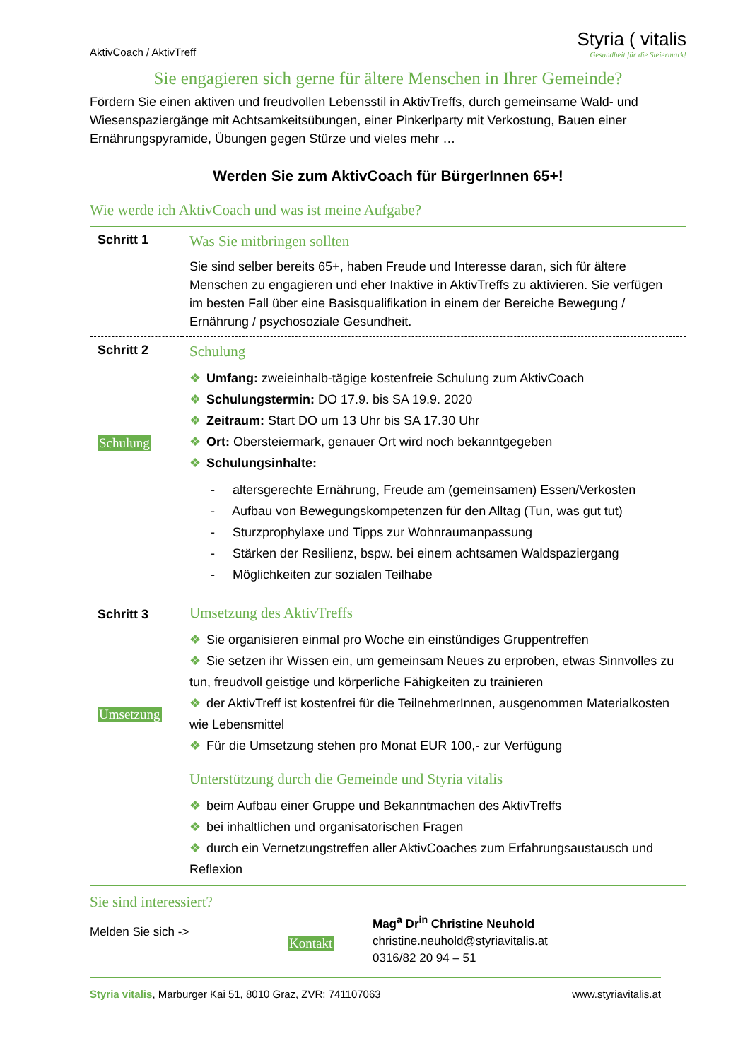AktivCoach / AktivTreff
Styria ( vitalis
Gesundheit für die Steiermark!
Sie engagieren sich gerne für ältere Menschen in Ihrer Gemeinde?
Fördern Sie einen aktiven und freudvollen Lebensstil in AktivTreffs, durch gemeinsame Wald- und Wiesenspaziergänge mit Achtsamkeitsübungen, einer Pinkerlparty mit Verkostung, Bauen einer Ernährungspyramide, Übungen gegen Stürze und vieles mehr …
Werden Sie zum AktivCoach für BürgerInnen 65+!
Wie werde ich AktivCoach und was ist meine Aufgabe?
| Schritt 1 | Was Sie mitbringen sollten Sie sind selber bereits 65+, haben Freude und Interesse daran, sich für ältere Menschen zu engagieren und eher Inaktive in AktivTreffs zu aktivieren. Sie verfügen im besten Fall über eine Basisqualifikation in einem der Bereiche Bewegung / Ernährung / psychosoziale Gesundheit. |
| Schritt 2 Schulung | Schulung ❖ Umfang: zweieinhalb-tägige kostenfreie Schulung zum AktivCoach ❖ Schulungstermin: DO 17.9. bis SA 19.9. 2020 ❖ Zeitraum: Start DO um 13 Uhr bis SA 17.30 Uhr ❖ Ort: Obersteiermark, genauer Ort wird noch bekanntgegeben ❖ Schulungsinhalte: - altersgerechte Ernährung, Freude am (gemeinsamen) Essen/Verkosten - Aufbau von Bewegungskompetenzen für den Alltag (Tun, was gut tut) - Sturzprophylaxe und Tipps zur Wohnraumanpassung - Stärken der Resilienz, bspw. bei einem achtsamen Waldspaziergang - Möglichkeiten zur sozialen Teilhabe |
| Schritt 3 Umsetzung | Umsetzung des AktivTreffs ❖ Sie organisieren einmal pro Woche ein einstündiges Gruppentreffen ❖ Sie setzen ihr Wissen ein, um gemeinsam Neues zu erproben, etwas Sinnvolles zu tun, freudvoll geistige und körperliche Fähigkeiten zu trainieren ❖ der AktivTreff ist kostenfrei für die TeilnehmerInnen, ausgenommen Materialkosten wie Lebensmittel ❖ Für die Umsetzung stehen pro Monat EUR 100,- zur Verfügung Unterstützung durch die Gemeinde und Styria vitalis ❖ beim Aufbau einer Gruppe und Bekanntmachen des AktivTreffs ❖ bei inhaltlichen und organisatorischen Fragen ❖ durch ein Vernetzungstreffen aller AktivCoaches zum Erfahrungsaustausch und Reflexion |
Sie sind interessiert?
Melden Sie sich ->
Kontakt
Mag<sup>a</sup> Dr<sup>in</sup> Christine Neuhold
christine.neuhold@styriavitalis.at
0316/82 20 94 – 51
Styria vitalis, Marburger Kai 51, 8010 Graz, ZVR: 741107063 www.styriavitalis.at